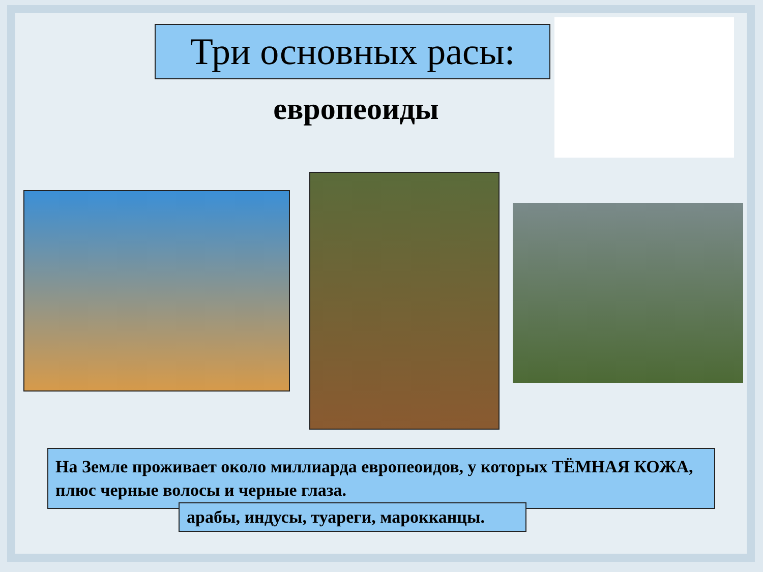Три основных расы:
европеоиды
На Земле проживает около миллиарда европеоидов, у которых ТЁМНАЯ КОЖА, плюс черные волосы и черные глаза.
арабы, индусы, туареги, марокканцы.